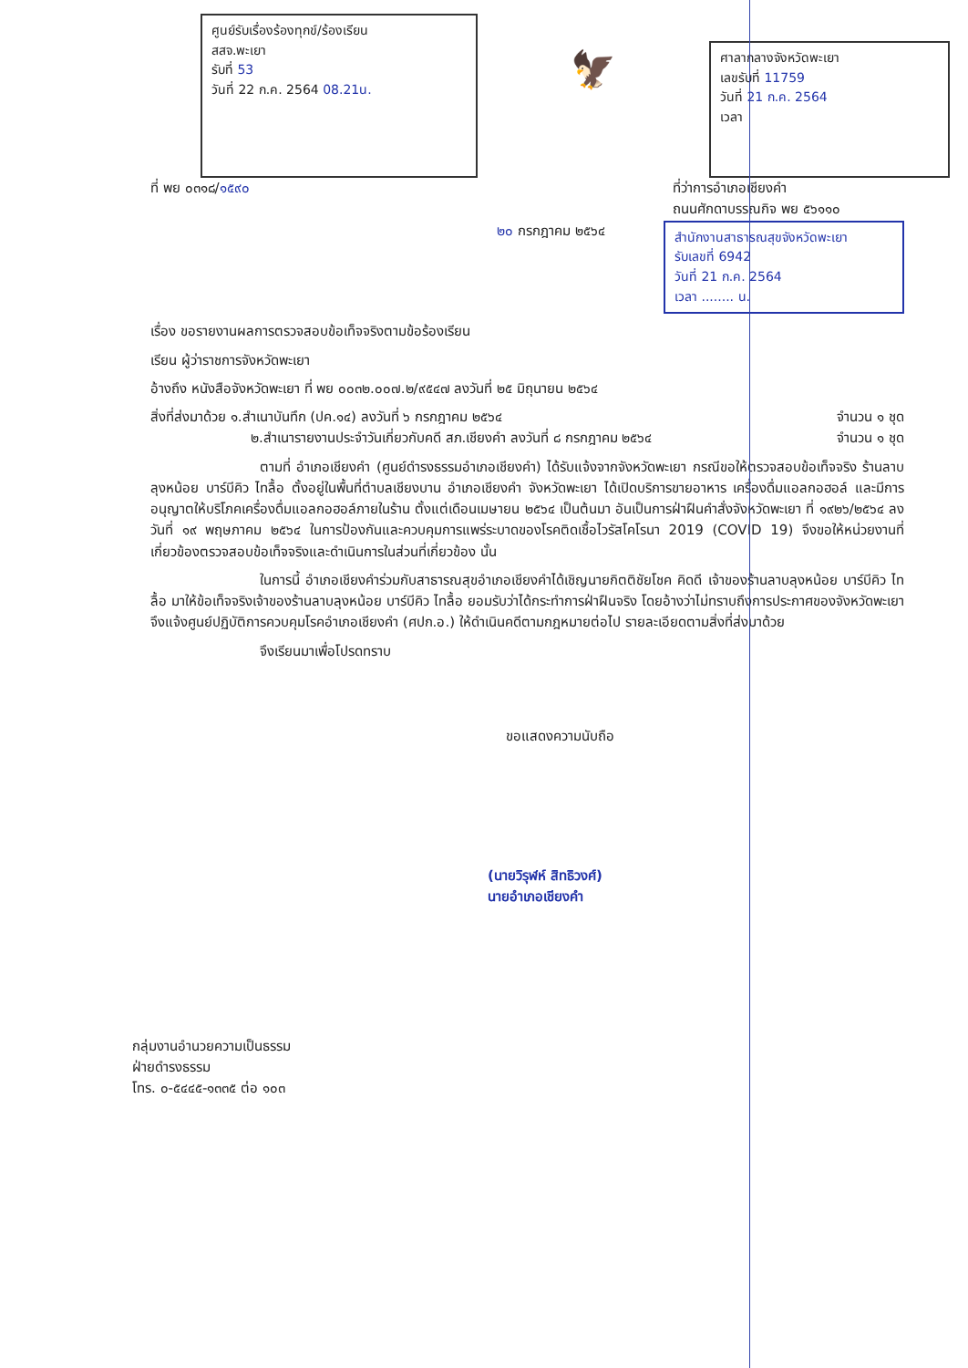ศูนย์รับเรื่องร้องทุกข์/ร้องเรียน
สสจ.พะเยา
รับที่ 53
วันที่ 22 ก.ค. 2564 08.21น.
🦅
ศาลากลางจังหวัดพะเยา
เลขรับที่ 11759
วันที่ 21 ก.ค. 2564
เวลา
ที่ พย ๐๓๑๘/๑๕๙๐ ที่ว่าการอำเภอเชียงคำ
ถนนศักดาบรรณกิจ พย ๕๖๑๑๐
๒๐ กรกฎาคม ๒๕๖๔
สำนักงานสาธารณสุขจังหวัดพะเยา
รับเลขที่ 6942
วันที่ 21 ก.ค. 2564
เวลา ........ น.
เรื่อง ขอรายงานผลการตรวจสอบข้อเท็จจริงตามข้อร้องเรียน
เรียน ผู้ว่าราชการจังหวัดพะเยา
อ้างถึง หนังสือจังหวัดพะเยา ที่ พย ๐๐๓๒.๐๐๗.๒/๙๕๔๗ ลงวันที่ ๒๕ มิถุนายน ๒๕๖๔
สิ่งที่ส่งมาด้วย ๑.สำเนาบันทึก (ปค.๑๔) ลงวันที่ ๖ กรกฎาคม ๒๕๖๔ จำนวน ๑ ชุด
๒.สำเนารายงานประจำวันเกี่ยวกับคดี สภ.เชียงคำ ลงวันที่ ๘ กรกฎาคม ๒๕๖๔ จำนวน ๑ ชุด
ตามที่ อำเภอเชียงคำ (ศูนย์ดำรงธรรมอำเภอเชียงคำ) ได้รับแจ้งจากจังหวัดพะเยา กรณีขอให้ตรวจสอบข้อเท็จจริง ร้านลาบลุงหน้อย บาร์บีคิว ไทลื้อ ตั้งอยู่ในพื้นที่ตำบลเชียงบาน อำเภอเชียงคำ จังหวัดพะเยา ได้เปิดบริการขายอาหาร เครื่องดื่มแอลกอฮอล์ และมีการอนุญาตให้บริโภคเครื่องดื่มแอลกอฮอล์ภายในร้าน ตั้งแต่เดือนเมษายน ๒๕๖๔ เป็นต้นมา อันเป็นการฝ่าฝืนคำสั่งจังหวัดพะเยา ที่ ๑๙๒๖/๒๕๖๔ ลงวันที่ ๑๙ พฤษภาคม ๒๕๖๔ ในการป้องกันและควบคุมการแพร่ระบาดของโรคติดเชื้อไวรัสโคโรนา 2019 (COVID 19) จึงขอให้หน่วยงานที่เกี่ยวข้องตรวจสอบข้อเท็จจริงและดำเนินการในส่วนที่เกี่ยวข้อง นั้น
ในการนี้ อำเภอเชียงคำร่วมกับสาธารณสุขอำเภอเชียงคำได้เชิญนายกิตติชัยโชค คิดดี เจ้าของร้านลาบลุงหน้อย บาร์บีคิว ไทลื้อ มาให้ข้อเท็จจริงเจ้าของร้านลาบลุงหน้อย บาร์บีคิว ไทลื้อ ยอมรับว่าได้กระทำการฝ่าฝืนจริง โดยอ้างว่าไม่ทราบถึงการประกาศของจังหวัดพะเยา จึงแจ้งศูนย์ปฏิบัติการควบคุมโรคอำเภอเชียงคำ (ศปก.อ.) ให้ดำเนินคดีตามกฎหมายต่อไป รายละเอียดตามสิ่งที่ส่งมาด้วย
จึงเรียนมาเพื่อโปรดทราบ
ขอแสดงความนับถือ
(นายวิรุฬห์ สิทธิวงศ์)
นายอำเภอเชียงคำ
กลุ่มงานอำนวยความเป็นธรรม
ฝ่ายดำรงธรรม
โทร. ๐-๕๔๔๕-๑๓๓๕ ต่อ ๑๐๓